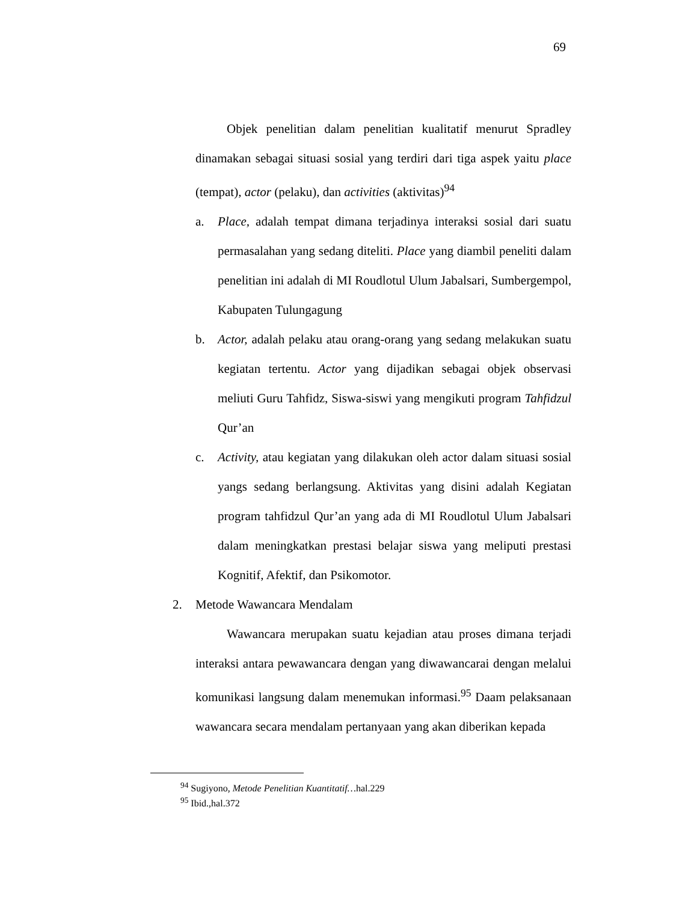69
Objek penelitian dalam penelitian kualitatif menurut Spradley dinamakan sebagai situasi sosial yang terdiri dari tiga aspek yaitu place (tempat), actor (pelaku), dan activities (aktivitas)<sup>94</sup>
a. Place, adalah tempat dimana terjadinya interaksi sosial dari suatu permasalahan yang sedang diteliti. Place yang diambil peneliti dalam penelitian ini adalah di MI Roudlotul Ulum Jabalsari, Sumbergempol, Kabupaten Tulungagung
b. Actor, adalah pelaku atau orang-orang yang sedang melakukan suatu kegiatan tertentu. Actor yang dijadikan sebagai objek observasi meliuti Guru Tahfidz, Siswa-siswi yang mengikuti program Tahfidzul Qur’an
c. Activity, atau kegiatan yang dilakukan oleh actor dalam situasi sosial yangs sedang berlangsung. Aktivitas yang disini adalah Kegiatan program tahfidzul Qur’an yang ada di MI Roudlotul Ulum Jabalsari dalam meningkatkan prestasi belajar siswa yang meliputi prestasi Kognitif, Afektif, dan Psikomotor.
2. Metode Wawancara Mendalam
Wawancara merupakan suatu kejadian atau proses dimana terjadi interaksi antara pewawancara dengan yang diwawancarai dengan melalui komunikasi langsung dalam menemukan informasi.<sup>95</sup> Daam pelaksanaan wawancara secara mendalam pertanyaan yang akan diberikan kepada
<sup>94</sup> Sugiyono, Metode Penelitian Kuantitatif…hal.229
<sup>95</sup> Ibid.,hal.372